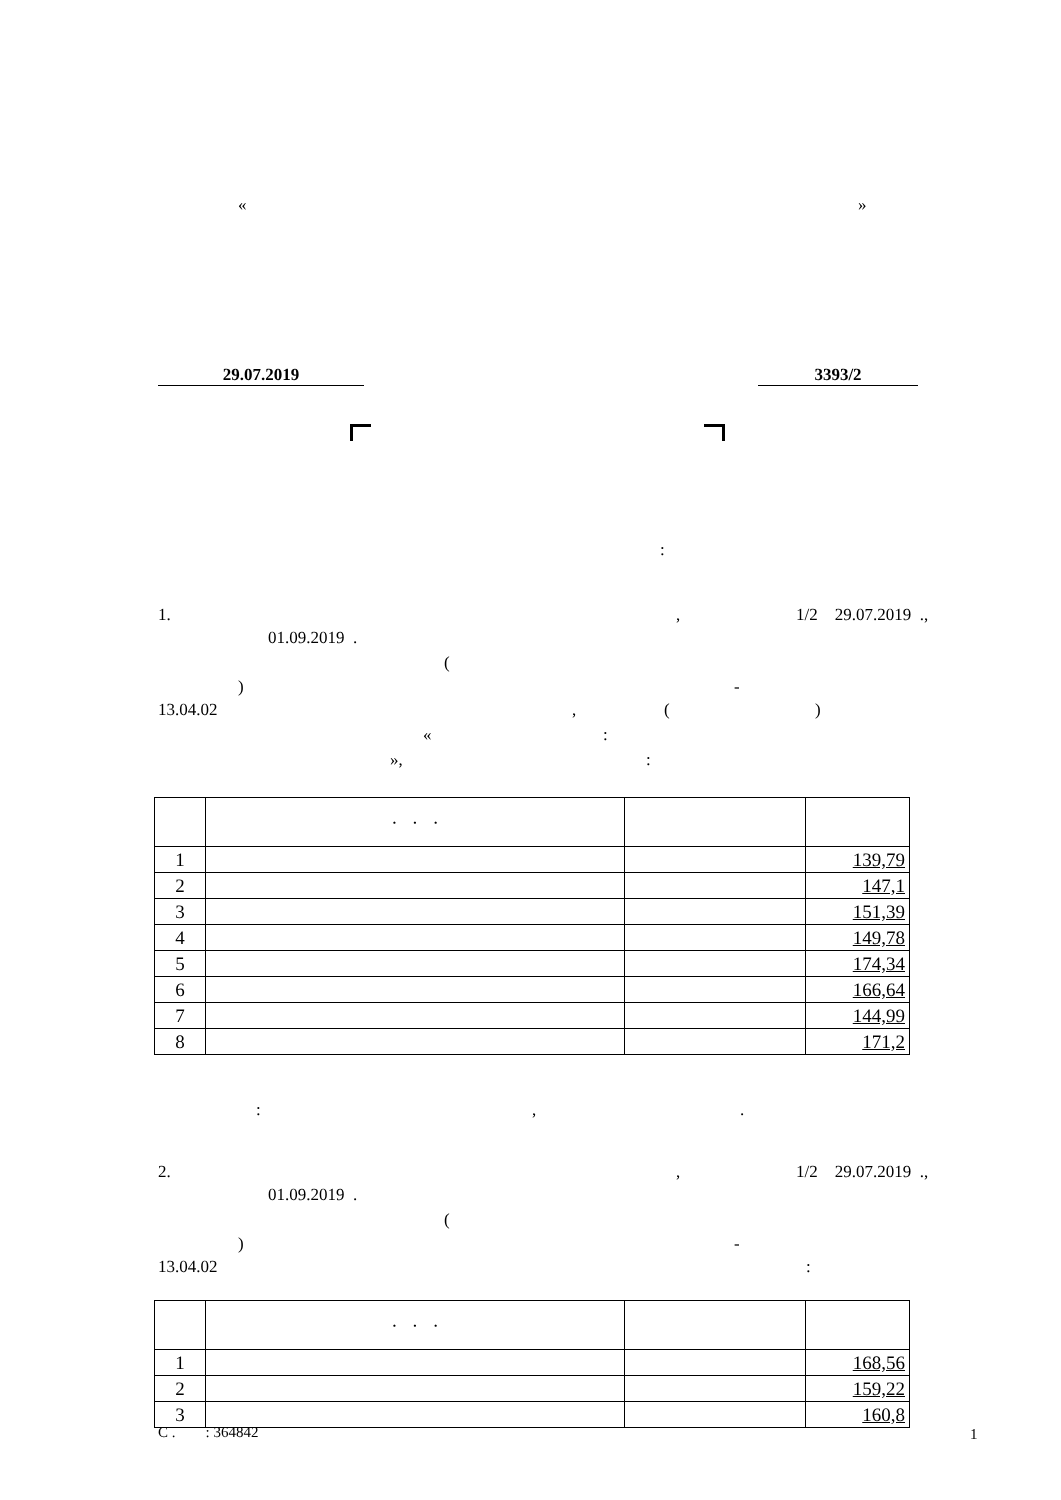« »
29.07.2019 3393/2
:
1. , 1/2 29.07.2019 .,
01.09.2019 .
(
) -
13.04.02 , ( )
« :
», :
| | · · · | | |
| 1 | | | 139,79 |
| 2 | | | 147,1 |
| 3 | | | 151,39 |
| 4 | | | 149,78 |
| 5 | | | 174,34 |
| 6 | | | 166,64 |
| 7 | | | 144,99 |
| 8 | | | 171,2 |
: , .
2. , 1/2 29.07.2019 .,
01.09.2019 .
(
) -
13.04.02 :
| | · · · | | |
| 1 | | | 168,56 |
| 2 | | | 159,22 |
| 3 | | | 160,8 |
C . : 364842 1